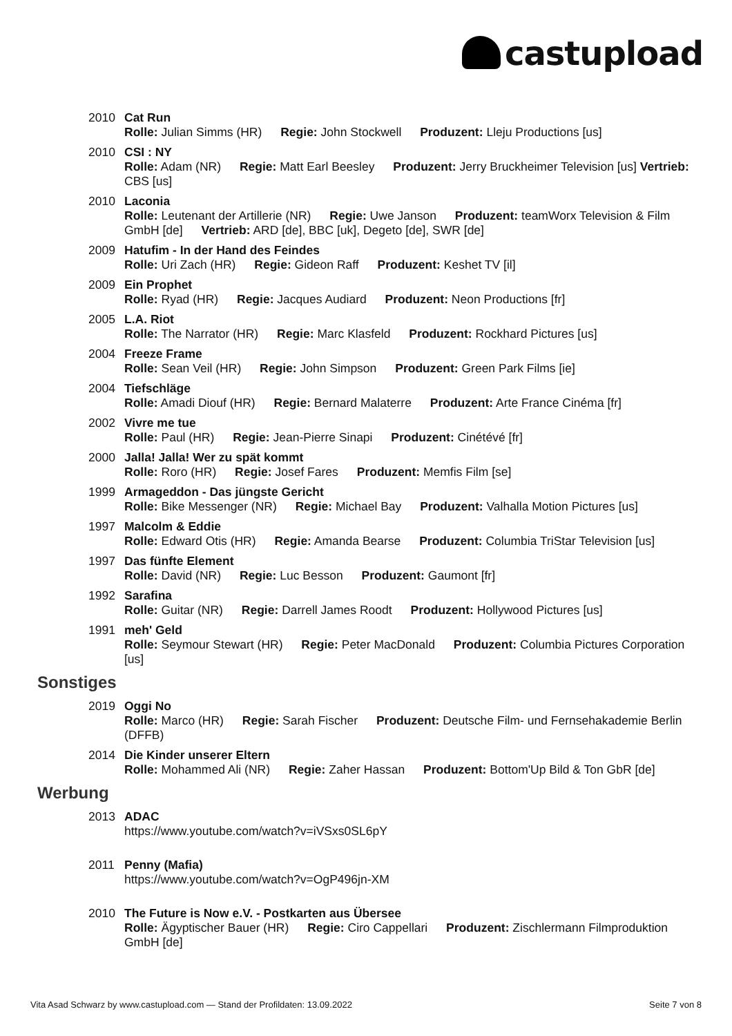castupload
2010 Cat Run
Rolle: Julian Simms (HR) Regie: John Stockwell Produzent: Lleju Productions [us]
2010 CSI : NY
Rolle: Adam (NR) Regie: Matt Earl Beesley Produzent: Jerry Bruckheimer Television [us] Vertrieb: CBS [us]
2010 Laconia
Rolle: Leutenant der Artillerie (NR) Regie: Uwe Janson Produzent: teamWorx Television & Film GmbH [de] Vertrieb: ARD [de], BBC [uk], Degeto [de], SWR [de]
2009 Hatufim - In der Hand des Feindes
Rolle: Uri Zach (HR) Regie: Gideon Raff Produzent: Keshet TV [il]
2009 Ein Prophet
Rolle: Ryad (HR) Regie: Jacques Audiard Produzent: Neon Productions [fr]
2005 L.A. Riot
Rolle: The Narrator (HR) Regie: Marc Klasfeld Produzent: Rockhard Pictures [us]
2004 Freeze Frame
Rolle: Sean Veil (HR) Regie: John Simpson Produzent: Green Park Films [ie]
2004 Tiefschläge
Rolle: Amadi Diouf (HR) Regie: Bernard Malaterre Produzent: Arte France Cinéma [fr]
2002 Vivre me tue
Rolle: Paul (HR) Regie: Jean-Pierre Sinapi Produzent: Cinétévé [fr]
2000 Jalla! Jalla! Wer zu spät kommt
Rolle: Roro (HR) Regie: Josef Fares Produzent: Memfis Film [se]
1999 Armageddon - Das jüngste Gericht
Rolle: Bike Messenger (NR) Regie: Michael Bay Produzent: Valhalla Motion Pictures [us]
1997 Malcolm & Eddie
Rolle: Edward Otis (HR) Regie: Amanda Bearse Produzent: Columbia TriStar Television [us]
1997 Das fünfte Element
Rolle: David (NR) Regie: Luc Besson Produzent: Gaumont [fr]
1992 Sarafina
Rolle: Guitar (NR) Regie: Darrell James Roodt Produzent: Hollywood Pictures [us]
1991 meh' Geld
Rolle: Seymour Stewart (HR) Regie: Peter MacDonald Produzent: Columbia Pictures Corporation [us]
Sonstiges
2019 Oggi No
Rolle: Marco (HR) Regie: Sarah Fischer Produzent: Deutsche Film- und Fernsehakademie Berlin (DFFB)
2014 Die Kinder unserer Eltern
Rolle: Mohammed Ali (NR) Regie: Zaher Hassan Produzent: Bottom'Up Bild & Ton GbR [de]
Werbung
2013 ADAC
https://www.youtube.com/watch?v=iVSxs0SL6pY
2011 Penny (Mafia)
https://www.youtube.com/watch?v=OgP496jn-XM
2010 The Future is Now e.V. - Postkarten aus Übersee
Rolle: Ägyptischer Bauer (HR) Regie: Ciro Cappellari Produzent: Zischlermann Filmproduktion GmbH [de]
Vita Asad Schwarz by www.castupload.com — Stand der Profildaten: 13.09.2022 Seite 7 von 8